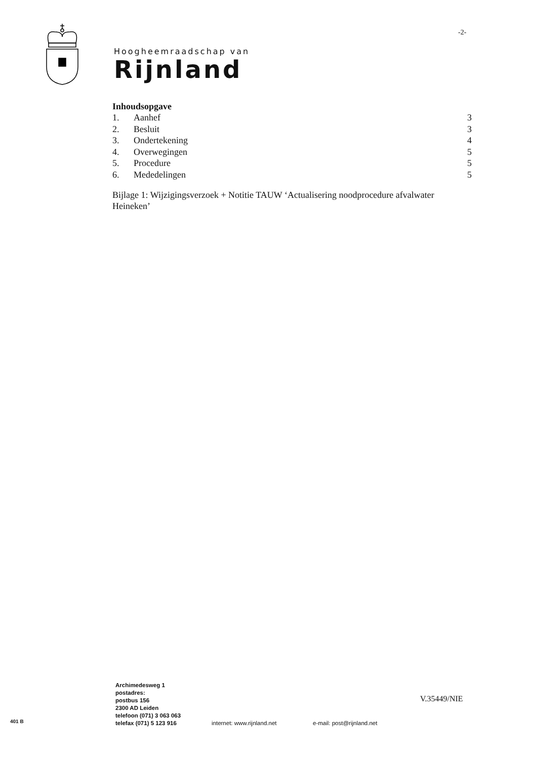-2-
Hoogheemraadschap van
Rijnland
Inhoudsopgave
| 1. | Aanhef | 3 |
| 2. | Besluit | 3 |
| 3. | Ondertekening | 4 |
| 4. | Overwegingen | 5 |
| 5. | Procedure | 5 |
| 6. | Mededelingen | 5 |
Bijlage 1: Wijzigingsverzoek + Notitie TAUW ‘Actualisering noodprocedure afvalwater Heineken’
Archimedesweg 1
postadres:
postbus 156
2300 AD Leiden
telefoon (071) 3 063 063
telefax (071) 5 123 916
internet: www.rijnland.net e-mail: post@rijnland.net
V.35449/NIE
401 B